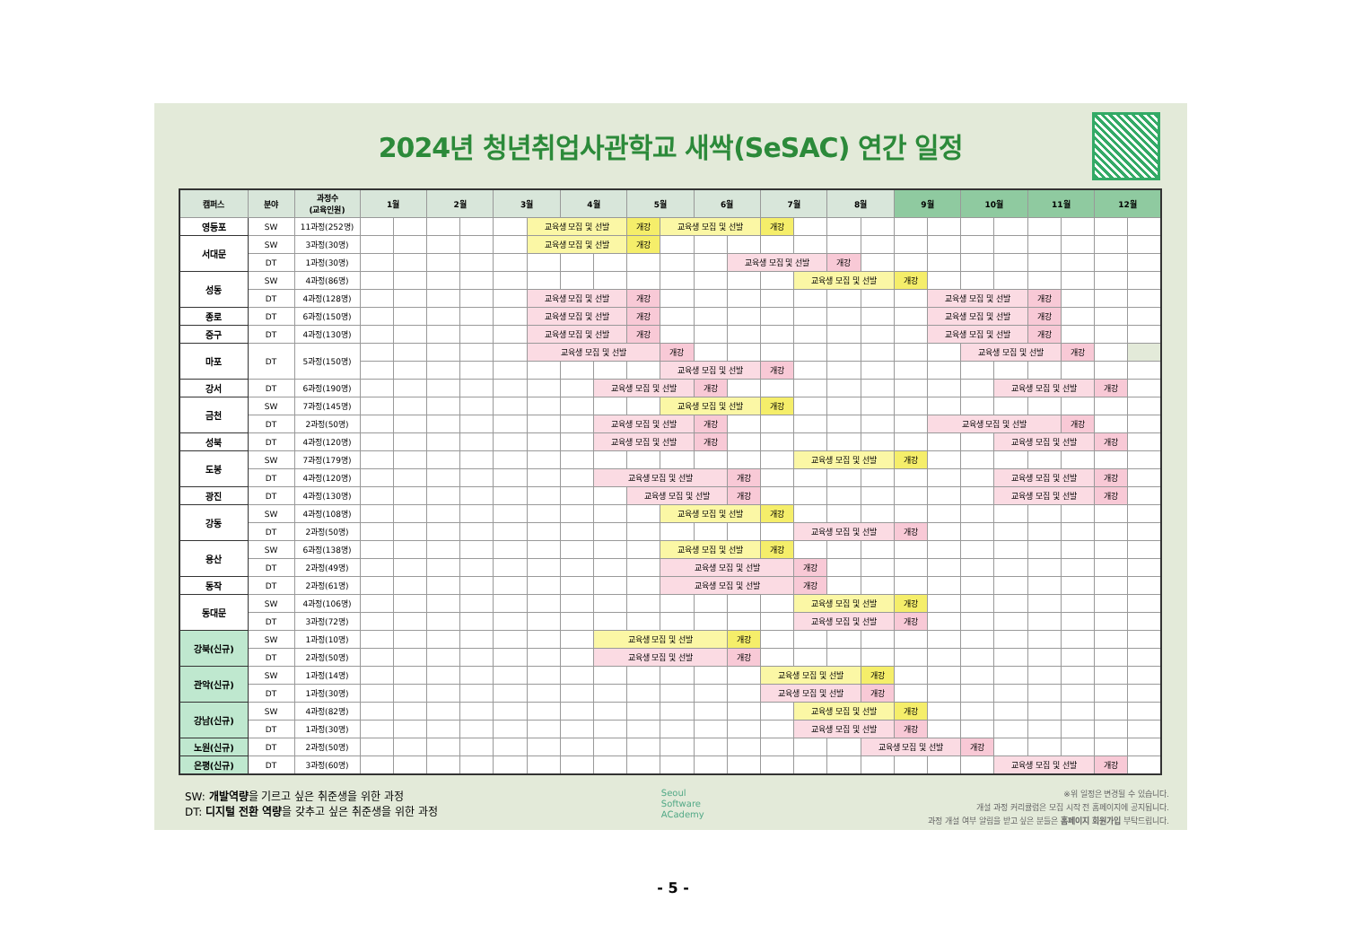2024년 청년취업사관학교 새싹(SeSAC) 연간 일정
| 캠퍼스 | 분야 | 과정수 (교육인원) | 1월 | | 2월 | | 3월 | | 4월 | | 5월 | | 6월 | | 7월 | | 8월 | | 9월 | | 10월 | | 11월 | | 12월 | |
| --- | --- | --- | --- | --- | --- | --- | --- | --- | --- | --- | --- | --- | --- | --- | --- | --- | --- | --- | --- | --- | --- | --- | --- | --- | --- | --- |
| 영등포 | SW | 11과정(252명) | | | | | | 교육생 모집 및 선발 | | | 개강 | 교육생 모집 및 선발 | | | 개강 | | | | | | | | | | | |
| 서대문 | SW | 3과정(30명) | | | | | | 교육생 모집 및 선발 | | | 개강 | | | | | | | | | | | | | | | |
| | DT | 1과정(30명) | | | | | | | | | | | | 교육생 모집 및 선발 | | | 개강 | | | | | | | | | |
| 성동 | SW | 4과정(86명) | | | | | | | | | | | | | | 교육생 모집 및 선발 | | | 개강 | | | | | | | |
| | DT | 4과정(128명) | | | | | | 교육생 모집 및 선발 | | | 개강 | | | | | | | | | 교육생 모집 및 선발 | | | 개강 | | | |
| 종로 | DT | 6과정(150명) | | | | | | 교육생 모집 및 선발 | | | 개강 | | | | | | | | | 교육생 모집 및 선발 | | | 개강 | | | |
| 중구 | DT | 4과정(130명) | | | | | | 교육생 모집 및 선발 | | | 개강 | | | | | | | | | 교육생 모집 및 선발 | | | 개강 | | | |
| 마포 | DT | 5과정(150명) | | | | | | 교육생 모집 및 선발 | | | | 개강 | | | | | | | | | 교육생 모집 및 선발 | | | 개강 | | |
| | | | | | | | | | | | | 교육생 모집 및 선발 | | | 개강 | | | | | | | | | | | |
| 강서 | DT | 6과정(190명) | | | | | | | | 교육생 모집 및 선발 | | | 개강 | | | | | | | | | 교육생 모집 및 선발 | | | 개강 | |
| 금천 | SW | 7과정(145명) | | | | | | | | | | 교육생 모집 및 선발 | | | 개강 | | | | | | | | | | | |
| | DT | 2과정(50명) | | | | | | | | 교육생 모집 및 선발 | | | 개강 | | | | | | | 교육생 모집 및 선발 | | | | 개강 | | |
| 성북 | DT | 4과정(120명) | | | | | | | | 교육생 모집 및 선발 | | | 개강 | | | | | | | | | 교육생 모집 및 선발 | | | 개강 | |
| 도봉 | SW | 7과정(179명) | | | | | | | | | | | | | | 교육생 모집 및 선발 | | | 개강 | | | | | | | |
| | DT | 4과정(120명) | | | | | | | | 교육생 모집 및 선발 | | | | 개강 | | | | | | | | 교육생 모집 및 선발 | | | 개강 | |
| 광진 | DT | 4과정(130명) | | | | | | | | | 교육생 모집 및 선발 | | | 개강 | | | | | | | | 교육생 모집 및 선발 | | | 개강 | |
| 강동 | SW | 4과정(108명) | | | | | | | | | | 교육생 모집 및 선발 | | | 개강 | | | | | | | | | | | |
| | DT | 2과정(50명) | | | | | | | | | | | | | | 교육생 모집 및 선발 | | | 개강 | | | | | | | |
| 용산 | SW | 6과정(138명) | | | | | | | | | | 교육생 모집 및 선발 | | | 개강 | | | | | | | | | | | |
| | DT | 2과정(49명) | | | | | | | | | | 교육생 모집 및 선발 | | | | 개강 | | | | | | | | | | |
| 동작 | DT | 2과정(61명) | | | | | | | | | | 교육생 모집 및 선발 | | | | 개강 | | | | | | | | | | |
| 동대문 | SW | 4과정(106명) | | | | | | | | | | | | | | 교육생 모집 및 선발 | | | 개강 | | | | | | | |
| | DT | 3과정(72명) | | | | | | | | | | | | | | 교육생 모집 및 선발 | | | 개강 | | | | | | | |
| 강북(신규) | SW | 1과정(10명) | | | | | | | | 교육생 모집 및 선발 | | | | 개강 | | | | | | | | | | | | |
| | DT | 2과정(50명) | | | | | | | | 교육생 모집 및 선발 | | | | 개강 | | | | | | | | | | | | |
| 관악(신규) | SW | 1과정(14명) | | | | | | | | | | | | | 교육생 모집 및 선발 | | | 개강 | | | | | | | | |
| | DT | 1과정(30명) | | | | | | | | | | | | | 교육생 모집 및 선발 | | | 개강 | | | | | | | | |
| 강남(신규) | SW | 4과정(82명) | | | | | | | | | | | | | | 교육생 모집 및 선발 | | | 개강 | | | | | | | |
| | DT | 1과정(30명) | | | | | | | | | | | | | | 교육생 모집 및 선발 | | | 개강 | | | | | | | |
| 노원(신규) | DT | 2과정(50명) | | | | | | | | | | | | | | | | 교육생 모집 및 선발 | | | 개강 | | | | | |
| 은평(신규) | DT | 3과정(60명) | | | | | | | | | | | | | | | | | | | | 교육생 모집 및 선발 | | | 개강 | |
SW: 개발역량을 기르고 싶은 취준생을 위한 과정
DT: 디지털 전환 역량을 갖추고 싶은 취준생을 위한 과정
Seoul
Software
ACademy
※위 일정은 변경될 수 있습니다.
개설 과정 커리큘럼은 모집 시작 전 홈페이지에 공지됩니다.
과정 개설 여부 알림을 받고 싶은 분들은 홈페이지 회원가입 부탁드립니다.
- 5 -